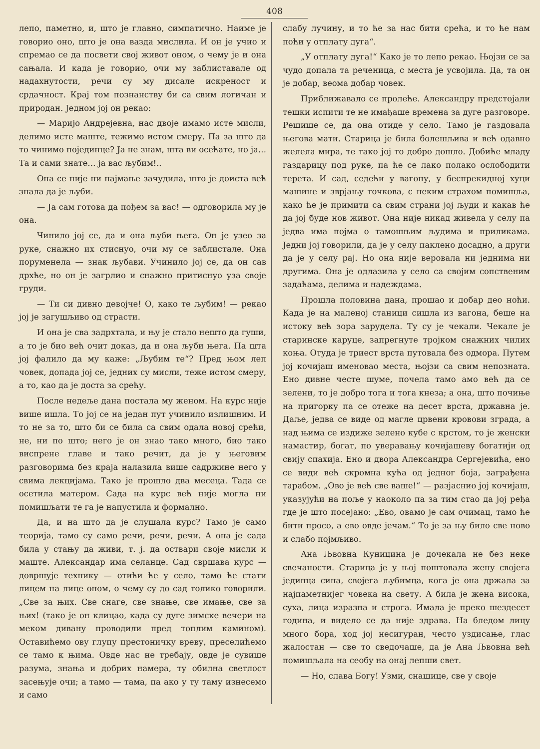408
лепо, паметно, и, што је главно, симпатично. Наиме је говорио оно, што је она вазда мислила. И он је учио и спремао се да посвети свој живот оном, о чему је и она сањала. И када је говорио, очи му заблиставале од надахнутости, речи су му дисале искреност и срдачност. Крај том познанству би са свим логичан и природан. Једном јој он рекао:
— Маријо Андрејевна, нас двоје имамо исте мисли, делимо исте маште, тежимо истом смеру. Па за што да то чинимо појединце? Ја не знам, шта ви осећате, но ја… Та и сами знате… ја вас љубим!..
Она се није ни најмање зачудила, што је доиста већ знала да је љуби.
— Ја сам готова да пођем за вас! — одговорила му је она.
Чинило јој се, да и она љуби њега. Он је узео за руке, снажно их стиснуо, очи му се заблистале. Она поруменела — знак љубави. Учинило јој се, да он сав дрхће, но он је загрлио и снажно притиснуо уза своје груди.
— Ти си дивно девојче! О, како те љубим! — рекао јој је загушљиво од страсти.
И она је сва задрхтала, и њу је стало нешто да гуши, а то је био већ очит доказ, да и она љуби њега. Па шта јој фалило да му каже: „Љубим те“? Пред њом леп човек, допада јој се, једних су мисли, теже истом смеру, а то, као да је доста за срећу.
После недеље дана постала му женом. На курс није више ишла. То јој се на један пут учинило излишним. И то не за то, што би се била са свим одала новој срећи, не, ни по што; него је он знао тако много, био тако виспрене главе и тако речит, да је у његовим разговорима без краја налазила више садржине него у свима лекцијама. Тако је прошло два месеца. Тада се осетила матером. Сада на курс већ није могла ни помишљати те га је напустила и формално.
Да, и на што да је слушала курс? Тамо је само теорија, тамо су само речи, речи, речи. А она је сада била у стању да живи, т. ј. да оствари своје мисли и маште. Александар има селанце. Сад свршава курс — довршује технику — отићи ће у село, тамо ће стати лицем на лице оном, о чему су до сад толико говорили. „Све за њих. Све снаге, све знање, све имање, све за њих! (тако је он клицао, када су дуге зимске вечери на меком дивану проводили пред топлим камином). Оставићемо ову глупу престоничку вреву, преселићемо се тамо к њима. Овде нас не требају, овде је сувише разума, знања и добрих намера, ту обилна светлост засењује очи; а тамо — тама, па ако у ту таму изнесемо и само
слабу лучину, и то ће за нас бити срећа, и то ће нам поћи у отплату дуга“.
„У отплату дуга!“ Како је то лепо рекао. Њојзи се за чудо допала та реченица, с места је усвојила. Да, та он је добар, веома добар човек.
Приближавало се пролеће. Александру предстојали тешки испити те не имађаше времена за дуге разговоре. Решише се, да она отиде у село. Тамо је газдовала његова мати. Старица је била болешљива и већ одавно желела мира, те тако јој то добро дошло. Добиће младу газдарицу под руке, па ће се лако полако ослободити терета. И сад, седећи у вагону, у беспрекидној хуци машине и зврјању точкова, с неким страхом помишља, како ће је примити са свим страни јој људи и какав ће да јој буде нов живот. Она није никад живела у селу па једва има појма о тамошњим људима и приликама. Једни јој говорили, да је у селу паклено досадно, а други да је у селу рај. Но она није веровала ни једнима ни другима. Она је одлазила у село са својим сопственим задаћама, делима и надеждама.
Прошла половина дана, прошао и добар део ноћи. Када је на маленој станици сишла из вагона, беше на истоку већ зора зарудела. Ту су је чекали. Чекале је старинске каруце, запрегнуте тројком снажних чилих коња. Отуда је триест врста путовала без одмора. Путем јој кочијаш именовао места, њојзи са свим непозната. Ено дивне честе шуме, почела тамо амо већ да се зелени, то је добро тога и тога кнеза; а она, што почиње на пригорку па се отеже на десет врста, државна је. Даље, једва се виде од магле црвени кровови зграда, а над њима се издиже зелено кубе с крстом, то је женски намастир, богат, по уверавању кочијашеву богатији од свију спахија. Ено и двора Александра Сергејевића, ено се види већ скромна кућа од једног боја, заграђена тарабом. „Ово је већ све ваше!“ — разјаснио јој кочијаш, указујући на поље у наоколо па за тим стао да јој ређа где је што посејано: „Ево, овамо је сам очимац, тамо ће бити просо, а ево овде јечам.“ То је за њу било све ново и слабо појмљиво.
Ана Љвовна Куницина је дочекала не без неке свечаности. Старица је у њој поштовала жену својега јединца сина, својега љубимца, кога је она држала за најпаметнијег човека на свету. А била је жена висока, суха, лица изразна и строга. Имала је преко шездесет година, и видело се да није здрава. На бледом лицу много бора, ход јој несигуран, често уздисање, глас жалостан — све то сведочаше, да је Ана Љвовна већ помишљала на сеобу на онај лепши свет.
— Но, слава Богу! Узми, снашице, све у своје